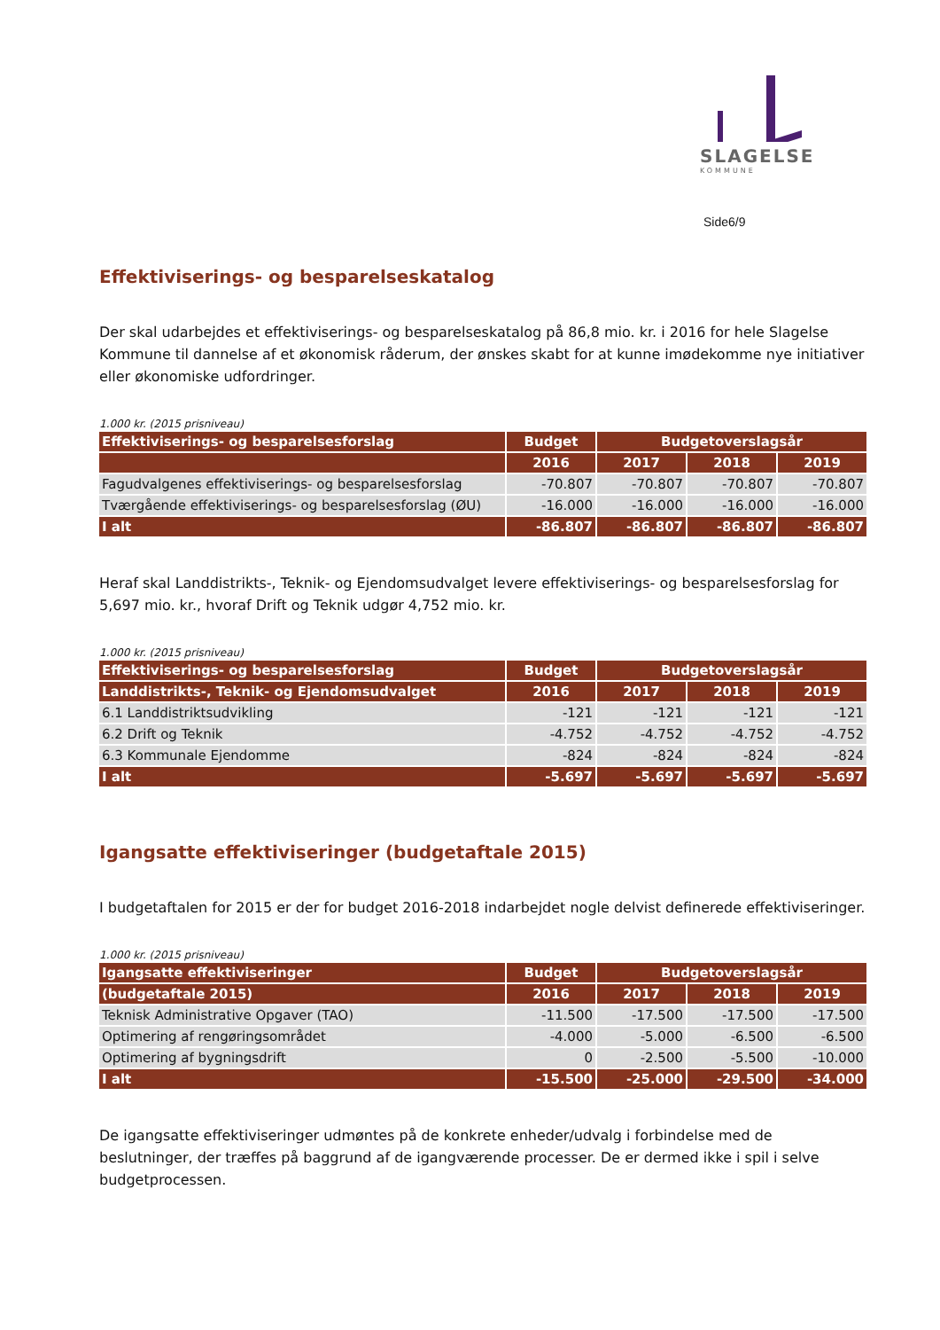SLAGELSE
KOMMUNE
Side6/9
Effektiviserings- og besparelseskatalog
Der skal udarbejdes et effektiviserings- og besparelseskatalog på 86,8 mio. kr. i 2016 for hele Slagelse Kommune til dannelse af et økonomisk råderum, der ønskes skabt for at kunne imødekomme nye initiativer eller økonomiske udfordringer.
1.000 kr. (2015 prisniveau)
| Effektiviserings- og besparelsesforslag | Budget | Budgetoverslagsår | | |
| --- | --- | --- | --- | --- |
| | 2016 | 2017 | 2018 | 2019 |
| Fagudvalgenes effektiviserings- og besparelsesforslag | -70.807 | -70.807 | -70.807 | -70.807 |
| Tværgående effektiviserings- og besparelsesforslag (ØU) | -16.000 | -16.000 | -16.000 | -16.000 |
| I alt | -86.807 | -86.807 | -86.807 | -86.807 |
Heraf skal Landdistrikts-, Teknik- og Ejendomsudvalget levere effektiviserings- og besparelsesforslag for 5,697 mio. kr., hvoraf Drift og Teknik udgør 4,752 mio. kr.
1.000 kr. (2015 prisniveau)
| Effektiviserings- og besparelsesforslag | Budget | Budgetoverslagsår | | |
| --- | --- | --- | --- | --- |
| Landdistrikts-, Teknik- og Ejendomsudvalget | 2016 | 2017 | 2018 | 2019 |
| 6.1 Landdistriktsudvikling | -121 | -121 | -121 | -121 |
| 6.2 Drift og Teknik | -4.752 | -4.752 | -4.752 | -4.752 |
| 6.3 Kommunale Ejendomme | -824 | -824 | -824 | -824 |
| I alt | -5.697 | -5.697 | -5.697 | -5.697 |
Igangsatte effektiviseringer (budgetaftale 2015)
I budgetaftalen for 2015 er der for budget 2016-2018 indarbejdet nogle delvist definerede effektiviseringer.
1.000 kr. (2015 prisniveau)
| Igangsatte effektiviseringer | Budget | Budgetoverslagsår | | |
| --- | --- | --- | --- | --- |
| (budgetaftale 2015) | 2016 | 2017 | 2018 | 2019 |
| Teknisk Administrative Opgaver (TAO) | -11.500 | -17.500 | -17.500 | -17.500 |
| Optimering af rengøringsområdet | -4.000 | -5.000 | -6.500 | -6.500 |
| Optimering af bygningsdrift | 0 | -2.500 | -5.500 | -10.000 |
| I alt | -15.500 | -25.000 | -29.500 | -34.000 |
De igangsatte effektiviseringer udmøntes på de konkrete enheder/udvalg i forbindelse med de beslutninger, der træffes på baggrund af de igangværende processer. De er dermed ikke i spil i selve budgetprocessen.